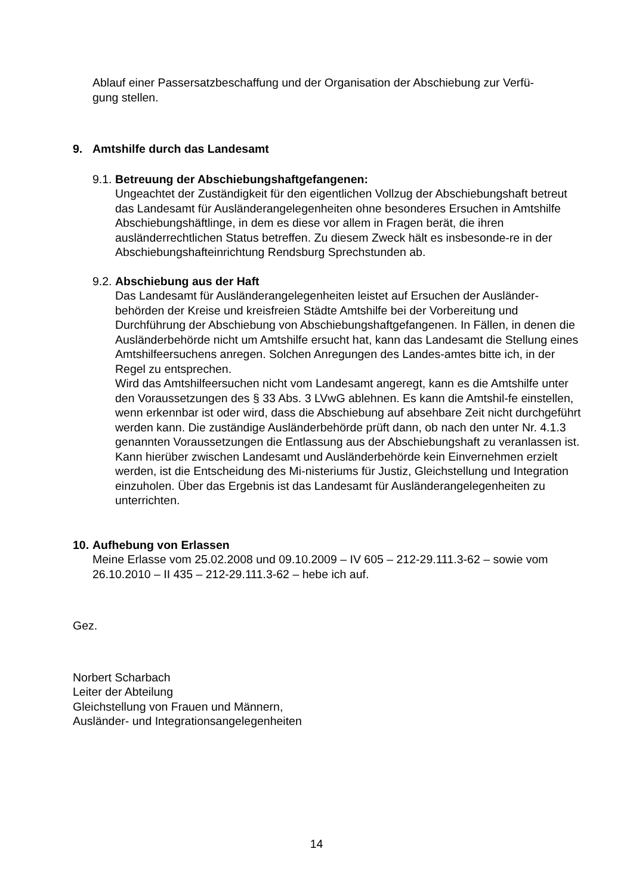Ablauf einer Passersatzbeschaffung und der Organisation der Abschiebung zur Verfü-
gung stellen.
9. Amtshilfe durch das Landesamt
9.1. Betreuung der Abschiebungshaftgefangenen:
Ungeachtet der Zuständigkeit für den eigentlichen Vollzug der Abschiebungshaft betreut das Landesamt für Ausländerangelegenheiten ohne besonderes Ersuchen in Amtshilfe Abschiebungshäftlinge, in dem es diese vor allem in Fragen berät, die ihren ausländerrechtlichen Status betreffen. Zu diesem Zweck hält es insbesonde-re in der Abschiebungshafteinrichtung Rendsburg Sprechstunden ab.
9.2. Abschiebung aus der Haft
Das Landesamt für Ausländerangelegenheiten leistet auf Ersuchen der Ausländer-behörden der Kreise und kreisfreien Städte Amtshilfe bei der Vorbereitung und Durchführung der Abschiebung von Abschiebungshaftgefangenen. In Fällen, in denen die Ausländerbehörde nicht um Amtshilfe ersucht hat, kann das Landesamt die Stellung eines Amtshilfeersuchens anregen. Solchen Anregungen des Landes-amtes bitte ich, in der Regel zu entsprechen.
Wird das Amtshilfeersuchen nicht vom Landesamt angeregt, kann es die Amtshilfe unter den Voraussetzungen des § 33 Abs. 3 LVwG ablehnen. Es kann die Amtshil-fe einstellen, wenn erkennbar ist oder wird, dass die Abschiebung auf absehbare Zeit nicht durchgeführt werden kann. Die zuständige Ausländerbehörde prüft dann, ob nach den unter Nr. 4.1.3 genannten Voraussetzungen die Entlassung aus der Abschiebungshaft zu veranlassen ist. Kann hierüber zwischen Landesamt und Ausländerbehörde kein Einvernehmen erzielt werden, ist die Entscheidung des Mi-nisteriums für Justiz, Gleichstellung und Integration einzuholen. Über das Ergebnis ist das Landesamt für Ausländerangelegenheiten zu unterrichten.
10. Aufhebung von Erlassen
Meine Erlasse vom 25.02.2008 und 09.10.2009 – IV 605 – 212-29.111.3-62 – sowie vom 26.10.2010 – II 435 – 212-29.111.3-62 – hebe ich auf.
Gez.
Norbert Scharbach
Leiter der Abteilung
Gleichstellung von Frauen und Männern,
Ausländer- und Integrationsangelegenheiten
14